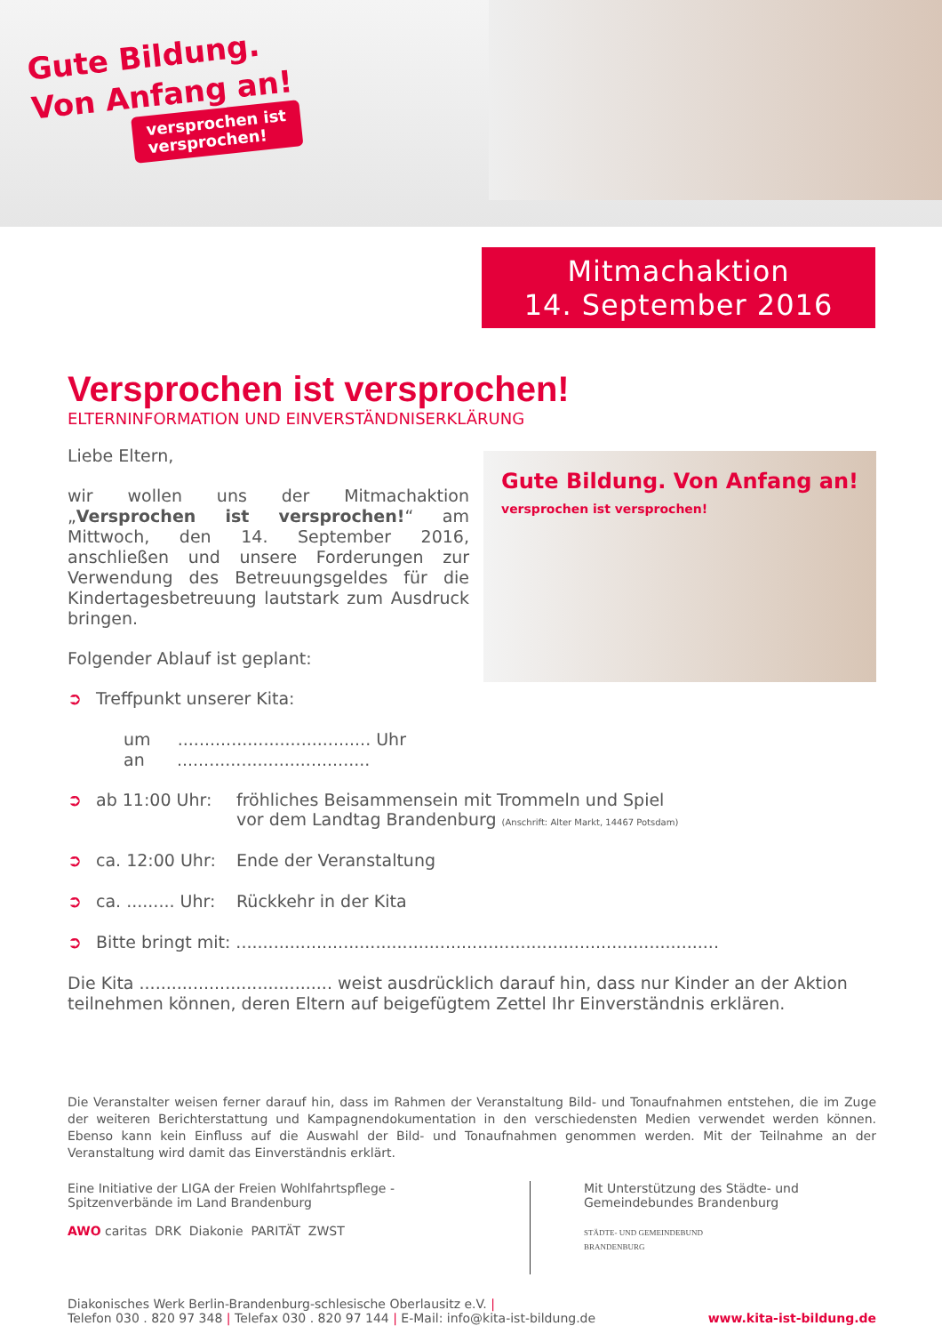Gute Bildung.
Von Anfang an!
versprochen ist
versprochen!
Mitmachaktion
14. September 2016
Versprochen ist versprochen!
ELTERNINFORMATION UND EINVERSTÄNDNISERKLÄRUNG
Gute Bildung. Von Anfang an!
versprochen ist versprochen!
Liebe Eltern,
wir wollen uns der Mitmachaktion „Versprochen ist versprochen!“ am Mittwoch, den 14. September 2016, anschließen und unsere Forderungen zur Verwendung des Betreuungsgeldes für die Kindertagesbetreuung lautstark zum Ausdruck bringen.
Folgender Ablauf ist geplant:
➲ Treffpunkt unserer Kita:
um .................................... Uhr
an ....................................
➲ ab 11:00 Uhr: fröhliches Beisammensein mit Trommeln und Spiel
vor dem Landtag Brandenburg (Anschrift: Alter Markt, 14467 Potsdam)
➲ ca. 12:00 Uhr: Ende der Veranstaltung
➲ ca. ......... Uhr: Rückkehr in der Kita
➲ Bitte bringt mit: ..........................................................................................
Die Kita .................................... weist ausdrücklich darauf hin, dass nur Kinder an der Aktion teilnehmen können, deren Eltern auf beigefügtem Zettel Ihr Einverständnis erklären.
Die Veranstalter weisen ferner darauf hin, dass im Rahmen der Veranstaltung Bild- und Tonaufnahmen entstehen, die im Zuge der weiteren Berichterstattung und Kampagnendokumentation in den verschiedensten Medien verwendet werden können. Ebenso kann kein Einfluss auf die Auswahl der Bild- und Tonaufnahmen genommen werden. Mit der Teilnahme an der Veranstaltung wird damit das Einverständnis erklärt.
Eine Initiative der LIGA der Freien Wohlfahrtspflege -
Spitzenverbände im Land Brandenburg
AWO caritas DRK Diakonie PARITÄT ZWST
Mit Unterstützung des Städte- und
Gemeindebundes Brandenburg
STÄDTE- UND GEMEINDEBUND
BRANDENBURG
Diakonisches Werk Berlin-Brandenburg-schlesische Oberlausitz e.V. |
Telefon 030 . 820 97 348 | Telefax 030 . 820 97 144 | E-Mail: info@kita-ist-bildung.de www.kita-ist-bildung.de